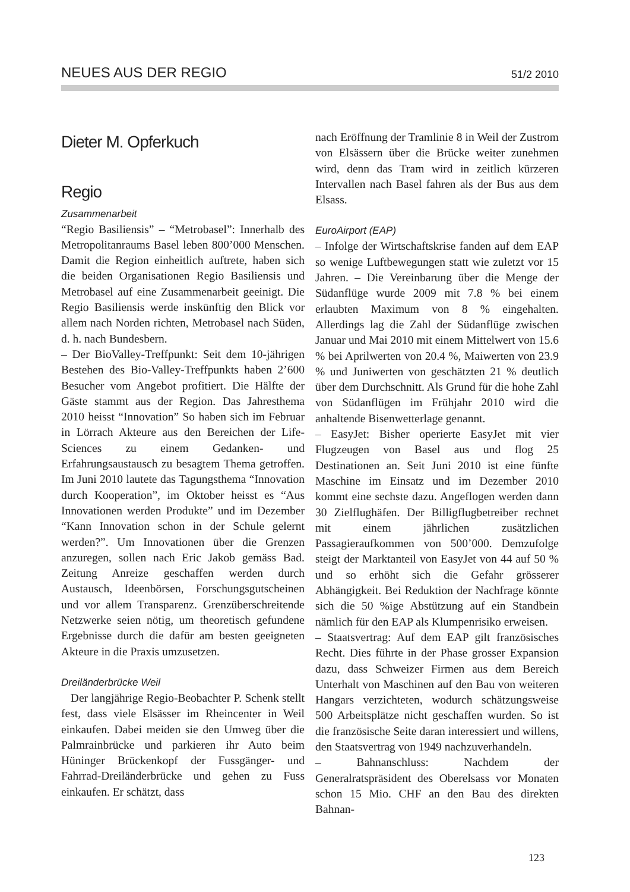NEUES AUS DER REGIO 51/2 2010
Dieter M. Opferkuch
Regio
Zusammenarbeit
“Regio Basiliensis” – “Metrobasel”: Innerhalb des Metropolitanraums Basel leben 800’000 Menschen. Damit die Region einheitlich auftrete, haben sich die beiden Organisationen Regio Basiliensis und Metrobasel auf eine Zusammenarbeit geeinigt. Die Regio Basiliensis werde inskünftig den Blick vor allem nach Norden richten, Metrobasel nach Süden, d. h. nach Bundesbern.
– Der BioValley-Treffpunkt: Seit dem 10-jährigen Bestehen des Bio-Valley-Treffpunkts haben 2’600 Besucher vom Angebot profitiert. Die Hälfte der Gäste stammt aus der Region. Das Jahresthema 2010 heisst “Innovation” So haben sich im Februar in Lörrach Akteure aus den Bereichen der Life-Sciences zu einem Gedanken- und Erfahrungsaustausch zu besagtem Thema getroffen. Im Juni 2010 lautete das Tagungsthema “Innovation durch Kooperation”, im Oktober heisst es “Aus Innovationen werden Produkte” und im Dezember “Kann Innovation schon in der Schule gelernt werden?”. Um Innovationen über die Grenzen anzuregen, sollen nach Eric Jakob gemäss Bad. Zeitung Anreize geschaffen werden durch Austausch, Ideenbörsen, Forschungsgutscheinen und vor allem Transparenz. Grenzüberschreitende Netzwerke seien nötig, um theoretisch gefundene Ergebnisse durch die dafür am besten geeigneten Akteure in die Praxis umzusetzen.
Dreiländerbrücke Weil
Der langjährige Regio-Beobachter P. Schenk stellt fest, dass viele Elsässer im Rheincenter in Weil einkaufen. Dabei meiden sie den Umweg über die Palmrainbrücke und parkieren ihr Auto beim Hüninger Brückenkopf der Fussgänger- und Fahrrad-Dreiländerbrücke und gehen zu Fuss einkaufen. Er schätzt, dass
nach Eröffnung der Tramlinie 8 in Weil der Zustrom von Elsässern über die Brücke weiter zunehmen wird, denn das Tram wird in zeitlich kürzeren Intervallen nach Basel fahren als der Bus aus dem Elsass.
EuroAirport (EAP)
– Infolge der Wirtschaftskrise fanden auf dem EAP so wenige Luftbewegungen statt wie zuletzt vor 15 Jahren. – Die Vereinbarung über die Menge der Südanflüge wurde 2009 mit 7.8 % bei einem erlaubten Maximum von 8 % eingehalten. Allerdings lag die Zahl der Südanflüge zwischen Januar und Mai 2010 mit einem Mittelwert von 15.6 % bei Aprilwerten von 20.4 %, Maiwerten von 23.9 % und Juniwerten von geschätzten 21 % deutlich über dem Durchschnitt. Als Grund für die hohe Zahl von Südanflügen im Frühjahr 2010 wird die anhaltende Bisenwetterlage genannt.
– EasyJet: Bisher operierte EasyJet mit vier Flugzeugen von Basel aus und flog 25 Destinationen an. Seit Juni 2010 ist eine fünfte Maschine im Einsatz und im Dezember 2010 kommt eine sechste dazu. Angeflogen werden dann 30 Zielflughäfen. Der Billigflugbetreiber rechnet mit einem jährlichen zusätzlichen Passagieraufkommen von 500’000. Demzufolge steigt der Marktanteil von EasyJet von 44 auf 50 % und so erhöht sich die Gefahr grösserer Abhängigkeit. Bei Reduktion der Nachfrage könnte sich die 50 %ige Abstützung auf ein Standbein nämlich für den EAP als Klumpenrisiko erweisen.
– Staatsvertrag: Auf dem EAP gilt französisches Recht. Dies führte in der Phase grosser Expansion dazu, dass Schweizer Firmen aus dem Bereich Unterhalt von Maschinen auf den Bau von weiteren Hangars verzichteten, wodurch schätzungsweise 500 Arbeitsplätze nicht geschaffen wurden. So ist die französische Seite daran interessiert und willens, den Staatsvertrag von 1949 nachzuverhandeln.
– Bahnanschluss: Nachdem der Generalratspräsident des Oberelsass vor Monaten schon 15 Mio. CHF an den Bau des direkten Bahnan-
123